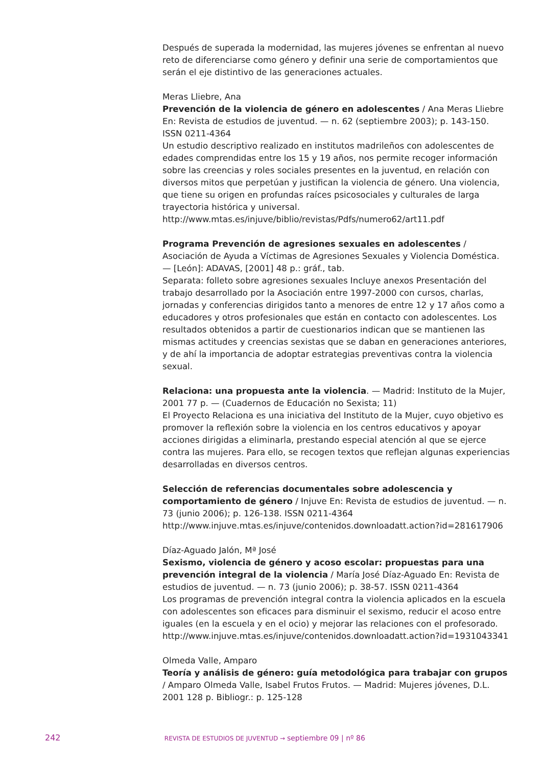Después de superada la modernidad, las mujeres jóvenes se enfrentan al nuevo reto de diferenciarse como género y definir una serie de comportamientos que serán el eje distintivo de las generaciones actuales.
Meras Lliebre, Ana
Prevención de la violencia de género en adolescentes / Ana Meras Lliebre En: Revista de estudios de juventud. — n. 62 (septiembre 2003); p. 143-150. ISSN 0211-4364
Un estudio descriptivo realizado en institutos madrileños con adolescentes de edades comprendidas entre los 15 y 19 años, nos permite recoger información sobre las creencias y roles sociales presentes en la juventud, en relación con diversos mitos que perpetúan y justifican la violencia de género. Una violencia, que tiene su origen en profundas raíces psicosociales y culturales de larga trayectoria histórica y universal.
http://www.mtas.es/injuve/biblio/revistas/Pdfs/numero62/art11.pdf
Programa Prevención de agresiones sexuales en adolescentes / Asociación de Ayuda a Víctimas de Agresiones Sexuales y Violencia Doméstica. — [León]: ADAVAS, [2001] 48 p.: gráf., tab.
Separata: folleto sobre agresiones sexuales Incluye anexos Presentación del trabajo desarrollado por la Asociación entre 1997-2000 con cursos, charlas, jornadas y conferencias dirigidos tanto a menores de entre 12 y 17 años como a educadores y otros profesionales que están en contacto con adolescentes. Los resultados obtenidos a partir de cuestionarios indican que se mantienen las mismas actitudes y creencias sexistas que se daban en generaciones anteriores, y de ahí la importancia de adoptar estrategias preventivas contra la violencia sexual.
Relaciona: una propuesta ante la violencia. — Madrid: Instituto de la Mujer, 2001 77 p. — (Cuadernos de Educación no Sexista; 11)
El Proyecto Relaciona es una iniciativa del Instituto de la Mujer, cuyo objetivo es promover la reflexión sobre la violencia en los centros educativos y apoyar acciones dirigidas a eliminarla, prestando especial atención al que se ejerce contra las mujeres. Para ello, se recogen textos que reflejan algunas experiencias desarrolladas en diversos centros.
Selección de referencias documentales sobre adolescencia y comportamiento de género / Injuve En: Revista de estudios de juventud. — n. 73 (junio 2006); p. 126-138. ISSN 0211-4364
http://www.injuve.mtas.es/injuve/contenidos.downloadatt.action?id=281617906
Díaz-Aguado Jalón, Mª José
Sexismo, violencia de género y acoso escolar: propuestas para una prevención integral de la violencia / María José Díaz-Aguado En: Revista de estudios de juventud. — n. 73 (junio 2006); p. 38-57. ISSN 0211-4364
Los programas de prevención integral contra la violencia aplicados en la escuela con adolescentes son eficaces para disminuir el sexismo, reducir el acoso entre iguales (en la escuela y en el ocio) y mejorar las relaciones con el profesorado.
http://www.injuve.mtas.es/injuve/contenidos.downloadatt.action?id=1931043341
Olmeda Valle, Amparo
Teoría y análisis de género: guía metodológica para trabajar con grupos / Amparo Olmeda Valle, Isabel Frutos Frutos. — Madrid: Mujeres jóvenes, D.L. 2001 128 p. Bibliogr.: p. 125-128
242 REVISTA DE ESTUDIOS DE JUVENTUD → septiembre 09 | nº 86